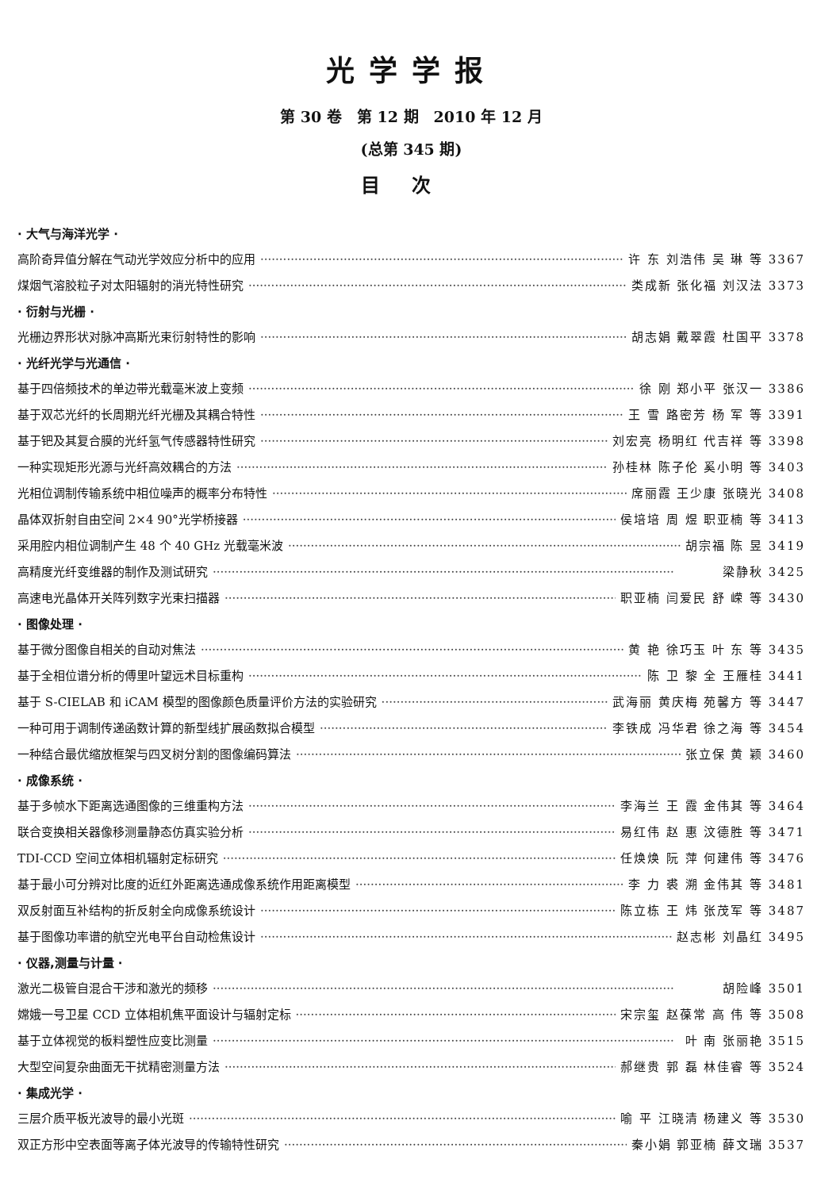光学学报
第 30 卷　第 12 期　2010 年 12 月
(总第 345 期)
目次
· 大气与海洋光学 ·
高阶奇异值分解在气动光学效应分析中的应用 许 东 刘浩伟 吴 琳 等 3367
煤烟气溶胶粒子对太阳辐射的消光特性研究 类成新 张化福 刘汉法 3373
· 衍射与光栅 ·
光栅边界形状对脉冲高斯光束衍射特性的影响 胡志娟 戴翠霞 杜国平 3378
· 光纤光学与光通信 ·
基于四倍频技术的单边带光载毫米波上变频 徐 刚 郑小平 张汉一 3386
基于双芯光纤的长周期光纤光栅及其耦合特性 王 雪 路密芳 杨 军 等 3391
基于钯及其复合膜的光纤氢气传感器特性研究 刘宏亮 杨明红 代吉祥 等 3398
一种实现矩形光源与光纤高效耦合的方法 孙桂林 陈子伦 奚小明 等 3403
光相位调制传输系统中相位噪声的概率分布特性 席丽霞 王少康 张晓光 3408
晶体双折射自由空间 2×4 90°光学桥接器 侯培培 周 煜 职亚楠 等 3413
采用腔内相位调制产生 48 个 40 GHz 光载毫米波 胡宗福 陈 昱 3419
高精度光纤变维器的制作及测试研究 梁静秋 3425
高速电光晶体开关阵列数字光束扫描器 职亚楠 闫爱民 舒 嵘 等 3430
· 图像处理 ·
基于微分图像自相关的自动对焦法 黄 艳 徐巧玉 叶 东 等 3435
基于全相位谱分析的傅里叶望远术目标重构 陈 卫 黎 全 王雁桂 3441
基于 S-CIELAB 和 iCAM 模型的图像颜色质量评价方法的实验研究 武海丽 黄庆梅 苑馨方 等 3447
一种可用于调制传递函数计算的新型线扩展函数拟合模型 李铁成 冯华君 徐之海 等 3454
一种结合最优缩放框架与四叉树分割的图像编码算法 张立保 黄 颖 3460
· 成像系统 ·
基于多帧水下距离选通图像的三维重构方法 李海兰 王 霞 金伟其 等 3464
联合变换相关器像移测量静态仿真实验分析 易红伟 赵 惠 汶德胜 等 3471
TDI-CCD 空间立体相机辐射定标研究 任焕焕 阮 萍 何建伟 等 3476
基于最小可分辨对比度的近红外距离选通成像系统作用距离模型 李 力 裘 溯 金伟其 等 3481
双反射面互补结构的折反射全向成像系统设计 陈立栋 王 炜 张茂军 等 3487
基于图像功率谱的航空光电平台自动检焦设计 赵志彬 刘晶红 3495
· 仪器,测量与计量 ·
激光二极管自混合干涉和激光的频移 胡险峰 3501
嫦娥一号卫星 CCD 立体相机焦平面设计与辐射定标 宋宗玺 赵葆常 高 伟 等 3508
基于立体视觉的板料塑性应变比测量 叶 南 张丽艳 3515
大型空间复杂曲面无干扰精密测量方法 郝继贵 郭 磊 林佳睿 等 3524
· 集成光学 ·
三层介质平板光波导的最小光斑 喻 平 江晓清 杨建义 等 3530
双正方形中空表面等离子体光波导的传输特性研究 秦小娟 郭亚楠 薛文瑞 3537